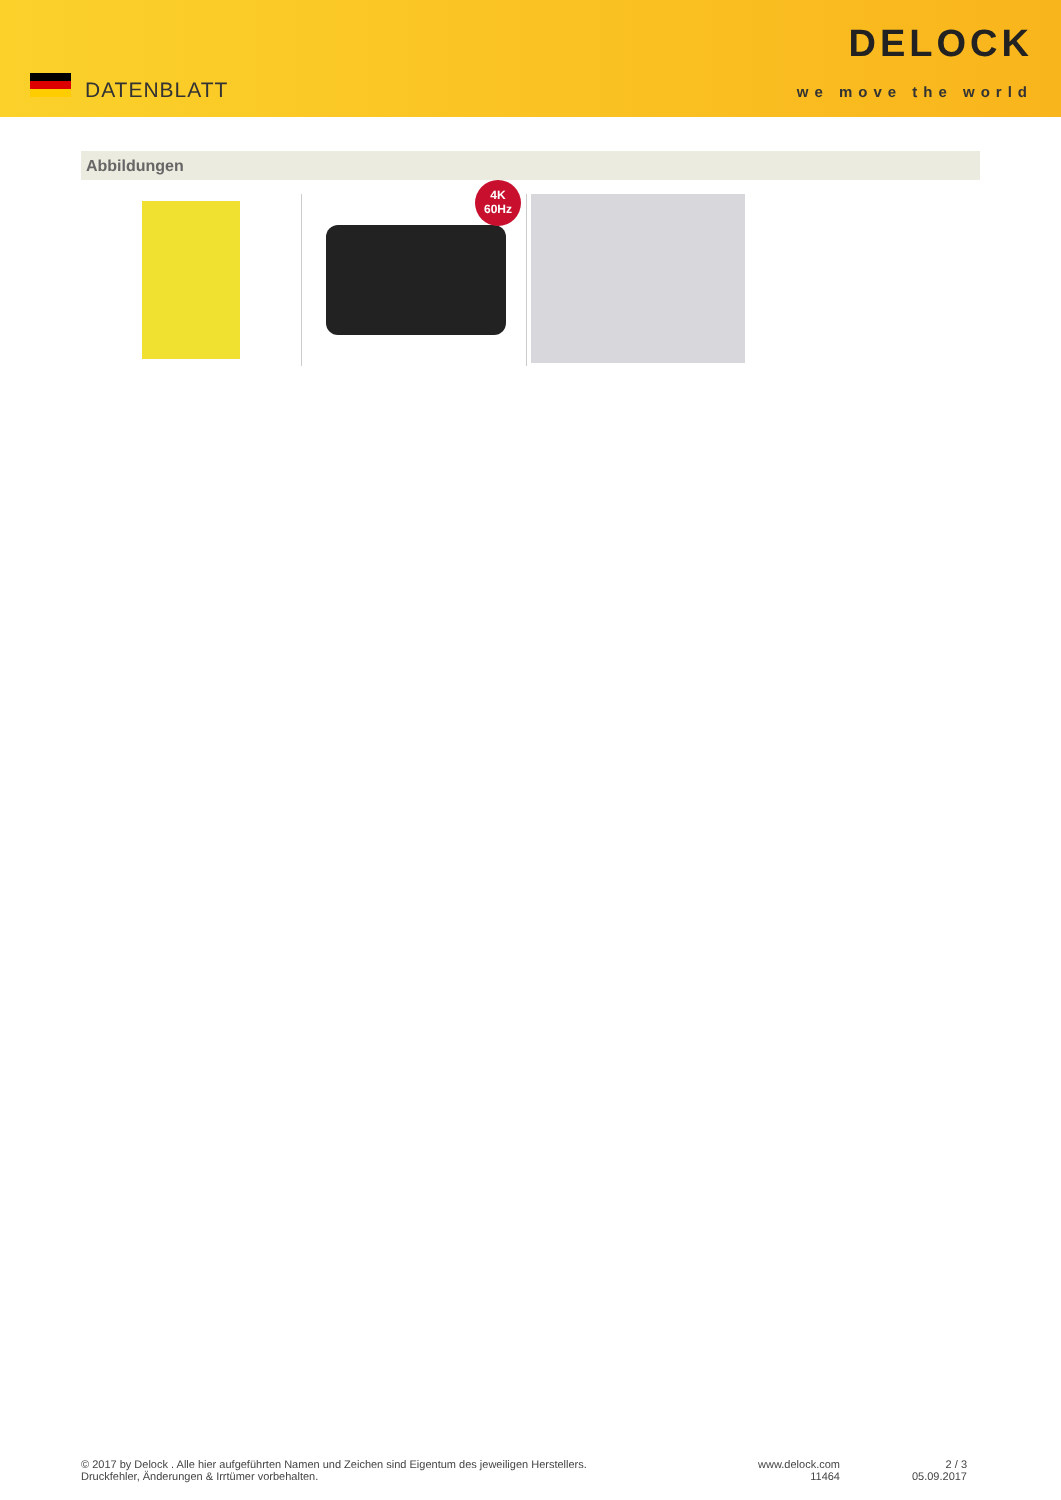DATENBLATT
DELOCK
we move the world
Abbildungen
4K
60Hz
© 2017 by Delock . Alle hier aufgeführten Namen und Zeichen sind Eigentum des jeweiligen Herstellers.
Druckfehler, Änderungen & Irrtümer vorbehalten.
www.delock.com
11464
2 / 3
05.09.2017